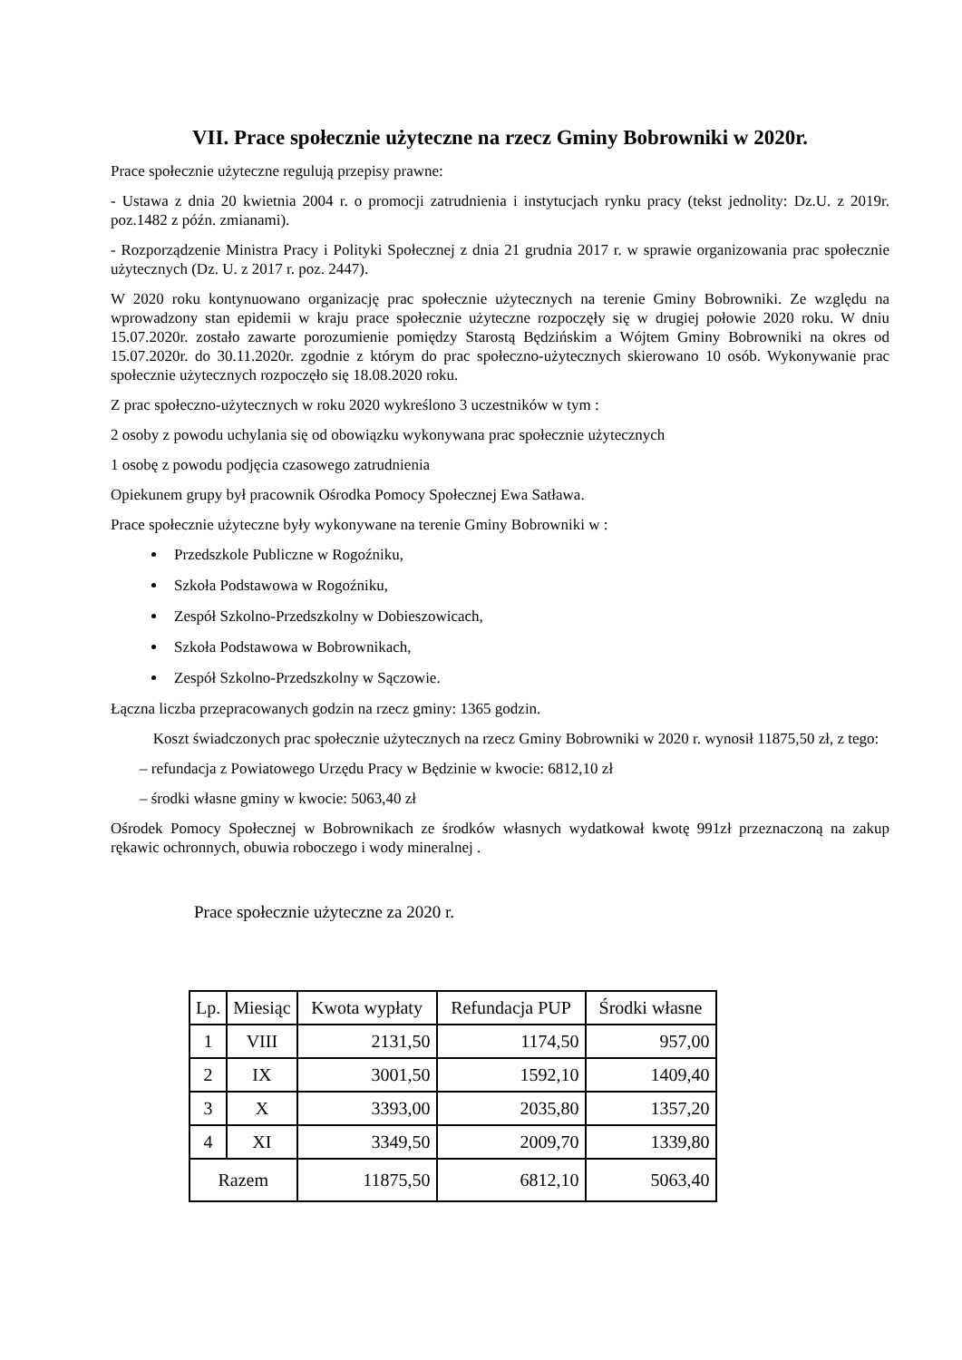VII. Prace społecznie użyteczne na rzecz Gminy Bobrowniki w 2020r.
Prace społecznie użyteczne regulują przepisy prawne:
- Ustawa z dnia 20 kwietnia 2004 r. o promocji zatrudnienia i instytucjach rynku pracy (tekst jednolity: Dz.U. z 2019r. poz.1482 z późn. zmianami).
- Rozporządzenie Ministra Pracy i Polityki Społecznej z dnia 21 grudnia 2017 r. w sprawie organizowania prac społecznie użytecznych (Dz. U. z 2017 r. poz. 2447).
W 2020 roku kontynuowano organizację prac społecznie użytecznych na terenie Gminy Bobrowniki. Ze względu na wprowadzony stan epidemii w kraju prace społecznie użyteczne rozpoczęły się w drugiej połowie 2020 roku. W dniu 15.07.2020r. zostało zawarte porozumienie pomiędzy Starostą Będzińskim a Wójtem Gminy Bobrowniki na okres od 15.07.2020r. do 30.11.2020r. zgodnie z którym do prac społeczno-użytecznych skierowano 10 osób. Wykonywanie prac społecznie użytecznych rozpoczęło się 18.08.2020 roku.
Z prac społeczno-użytecznych w roku 2020 wykreślono 3 uczestników w tym :
2 osoby z powodu uchylania się od obowiązku wykonywana prac społecznie użytecznych
1 osobę z powodu podjęcia czasowego zatrudnienia
Opiekunem grupy był pracownik Ośrodka Pomocy Społecznej Ewa Satława.
Prace społecznie użyteczne były wykonywane na terenie Gminy Bobrowniki w :
Przedszkole Publiczne w Rogoźniku,
Szkoła Podstawowa w Rogoźniku,
Zespół Szkolno-Przedszkolny w Dobieszowicach,
Szkoła Podstawowa w Bobrownikach,
Zespół Szkolno-Przedszkolny w Sączowie.
Łączna liczba przepracowanych godzin na rzecz gminy: 1365 godzin.
Koszt świadczonych prac społecznie użytecznych na rzecz Gminy Bobrowniki w 2020 r. wynosił 11875,50 zł, z tego:
– refundacja z Powiatowego Urzędu Pracy w Będzinie w kwocie: 6812,10 zł
– środki własne gminy w kwocie: 5063,40 zł
Ośrodek Pomocy Społecznej w Bobrownikach ze środków własnych wydatkował kwotę 991zł przeznaczoną na zakup rękawic ochronnych, obuwia roboczego i wody mineralnej .
Prace społecznie użyteczne za 2020 r.
| Lp. | Miesiąc | Kwota wypłaty | Refundacja PUP | Środki własne |
| --- | --- | --- | --- | --- |
| 1 | VIII | 2131,50 | 1174,50 | 957,00 |
| 2 | IX | 3001,50 | 1592,10 | 1409,40 |
| 3 | X | 3393,00 | 2035,80 | 1357,20 |
| 4 | XI | 3349,50 | 2009,70 | 1339,80 |
| Razem | | 11875,50 | 6812,10 | 5063,40 |